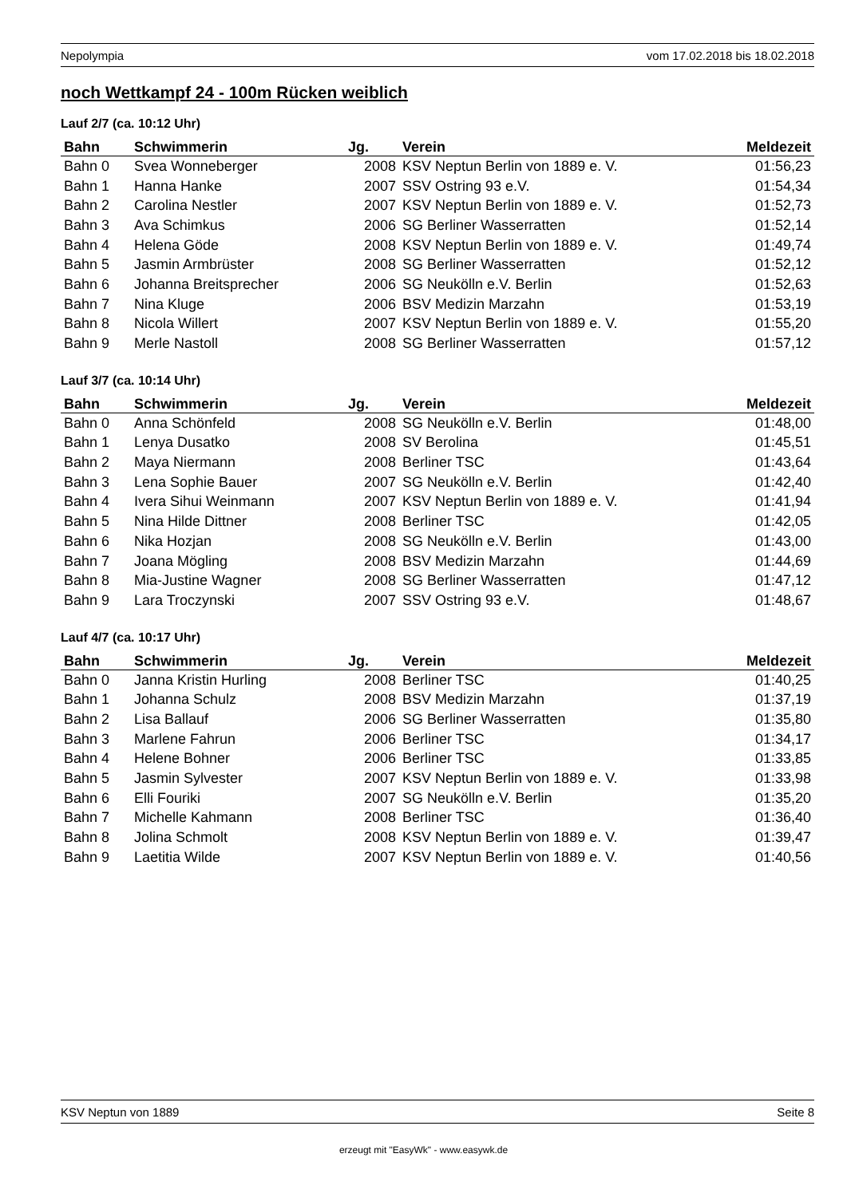Nepolympia vom 17.02.2018 bis 18.02.2018
noch Wettkampf 24 - 100m Rücken weiblich
Lauf 2/7 (ca. 10:12 Uhr)
| Bahn | Schwimmerin | Jg. | Verein | Meldezeit |
| --- | --- | --- | --- | --- |
| Bahn 0 | Svea Wonneberger | 2008 | KSV Neptun Berlin von 1889 e. V. | 01:56,23 |
| Bahn 1 | Hanna Hanke | 2007 | SSV Ostring 93 e.V. | 01:54,34 |
| Bahn 2 | Carolina Nestler | 2007 | KSV Neptun Berlin von 1889 e. V. | 01:52,73 |
| Bahn 3 | Ava Schimkus | 2006 | SG Berliner Wasserratten | 01:52,14 |
| Bahn 4 | Helena Göde | 2008 | KSV Neptun Berlin von 1889 e. V. | 01:49,74 |
| Bahn 5 | Jasmin Armbrüster | 2008 | SG Berliner Wasserratten | 01:52,12 |
| Bahn 6 | Johanna Breitsprecher | 2006 | SG Neukölln e.V. Berlin | 01:52,63 |
| Bahn 7 | Nina Kluge | 2006 | BSV Medizin Marzahn | 01:53,19 |
| Bahn 8 | Nicola Willert | 2007 | KSV Neptun Berlin von 1889 e. V. | 01:55,20 |
| Bahn 9 | Merle Nastoll | 2008 | SG Berliner Wasserratten | 01:57,12 |
Lauf 3/7 (ca. 10:14 Uhr)
| Bahn | Schwimmerin | Jg. | Verein | Meldezeit |
| --- | --- | --- | --- | --- |
| Bahn 0 | Anna Schönfeld | 2008 | SG Neukölln e.V. Berlin | 01:48,00 |
| Bahn 1 | Lenya Dusatko | 2008 | SV Berolina | 01:45,51 |
| Bahn 2 | Maya Niermann | 2008 | Berliner TSC | 01:43,64 |
| Bahn 3 | Lena Sophie Bauer | 2007 | SG Neukölln e.V. Berlin | 01:42,40 |
| Bahn 4 | Ivera Sihui Weinmann | 2007 | KSV Neptun Berlin von 1889 e. V. | 01:41,94 |
| Bahn 5 | Nina Hilde Dittner | 2008 | Berliner TSC | 01:42,05 |
| Bahn 6 | Nika Hozjan | 2008 | SG Neukölln e.V. Berlin | 01:43,00 |
| Bahn 7 | Joana Mögling | 2008 | BSV Medizin Marzahn | 01:44,69 |
| Bahn 8 | Mia-Justine Wagner | 2008 | SG Berliner Wasserratten | 01:47,12 |
| Bahn 9 | Lara Troczynski | 2007 | SSV Ostring 93 e.V. | 01:48,67 |
Lauf 4/7 (ca. 10:17 Uhr)
| Bahn | Schwimmerin | Jg. | Verein | Meldezeit |
| --- | --- | --- | --- | --- |
| Bahn 0 | Janna Kristin Hurling | 2008 | Berliner TSC | 01:40,25 |
| Bahn 1 | Johanna Schulz | 2008 | BSV Medizin Marzahn | 01:37,19 |
| Bahn 2 | Lisa Ballauf | 2006 | SG Berliner Wasserratten | 01:35,80 |
| Bahn 3 | Marlene Fahrun | 2006 | Berliner TSC | 01:34,17 |
| Bahn 4 | Helene Bohner | 2006 | Berliner TSC | 01:33,85 |
| Bahn 5 | Jasmin Sylvester | 2007 | KSV Neptun Berlin von 1889 e. V. | 01:33,98 |
| Bahn 6 | Elli Fouriki | 2007 | SG Neukölln e.V. Berlin | 01:35,20 |
| Bahn 7 | Michelle Kahmann | 2008 | Berliner TSC | 01:36,40 |
| Bahn 8 | Jolina Schmolt | 2008 | KSV Neptun Berlin von 1889 e. V. | 01:39,47 |
| Bahn 9 | Laetitia Wilde | 2007 | KSV Neptun Berlin von 1889 e. V. | 01:40,56 |
KSV Neptun von 1889 Seite 8
erzeugt mit "EasyWk" - www.easywk.de